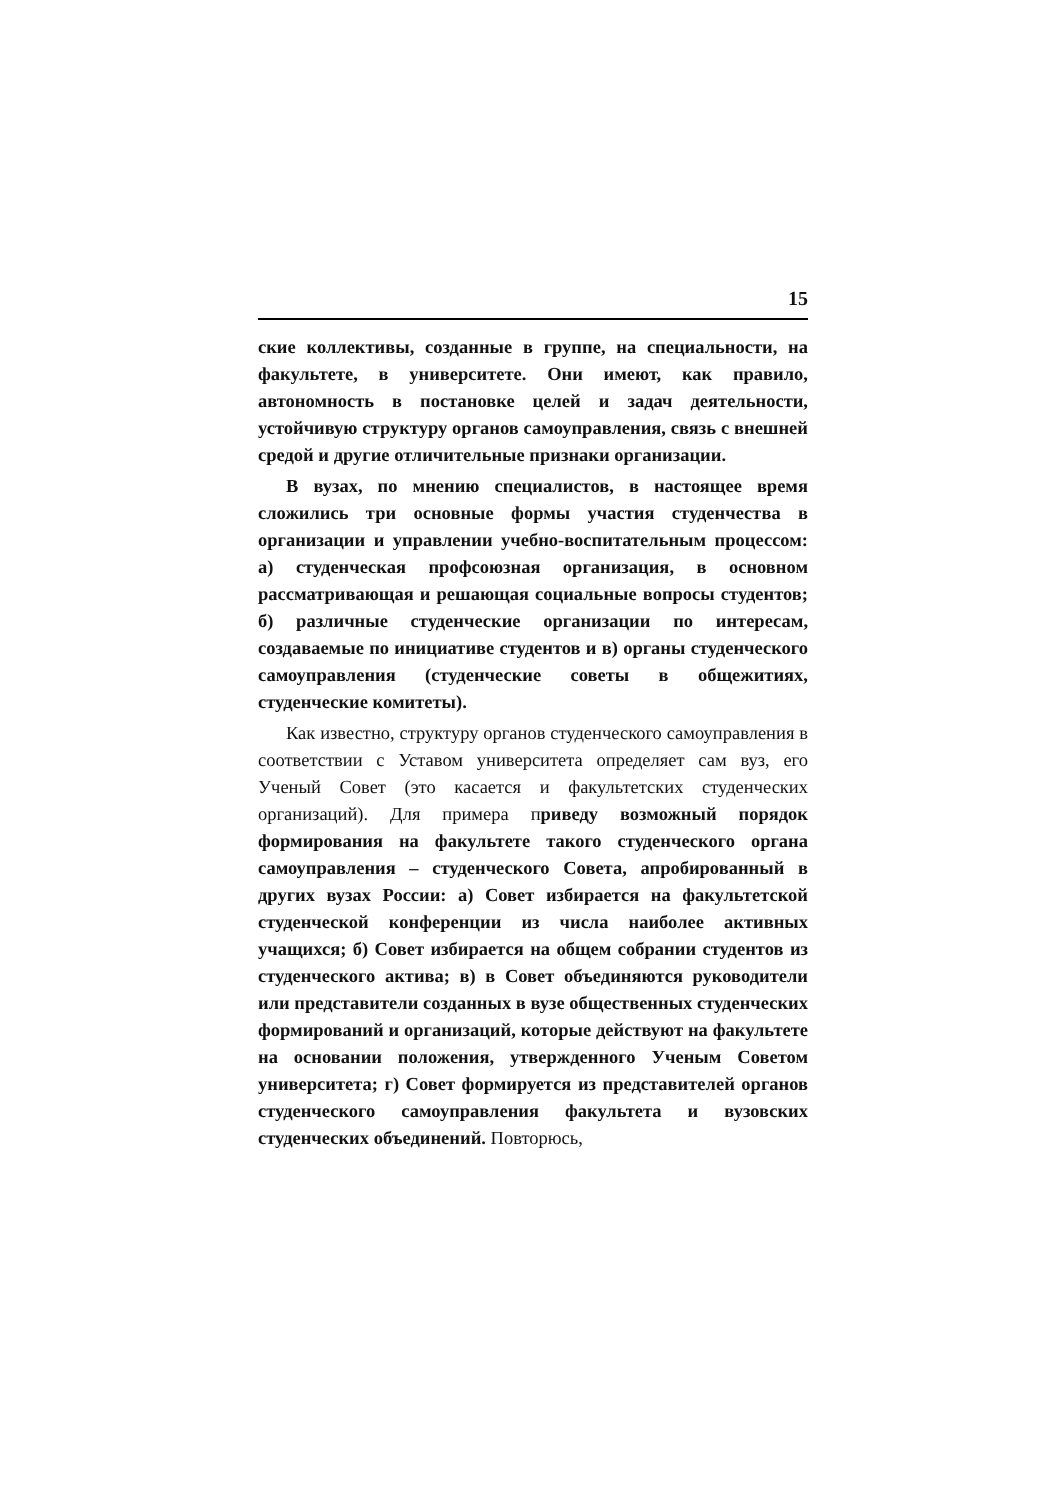15
ские коллективы, созданные в группе, на специальности, на факультете, в университете. Они имеют, как правило, автономность в постановке целей и задач деятельности, устойчивую структуру органов самоуправления, связь с внешней средой и другие отличительные признаки организации.
В вузах, по мнению специалистов, в настоящее время сложились три основные формы участия студенчества в организации и управлении учебно-воспитательным процессом: а) студенческая профсоюзная организация, в основном рассматривающая и решающая социальные вопросы студентов; б) различные студенческие организации по интересам, создаваемые по инициативе студентов и в) органы студенческого самоуправления (студенческие советы в общежитиях, студенческие комитеты).
Как известно, структуру органов студенческого самоуправления в соответствии с Уставом университета определяет сам вуз, его Ученый Совет (это касается и факультетских студенческих организаций). Для примера приведу возможный порядок формирования на факультете такого студенческого органа самоуправления – студенческого Совета, апробированный в других вузах России: а) Совет избирается на факультетской студенческой конференции из числа наиболее активных учащихся; б) Совет избирается на общем собрании студентов из студенческого актива; в) в Совет объединяются руководители или представители созданных в вузе общественных студенческих формирований и организаций, которые действуют на факультете на основании положения, утвержденного Ученым Советом университета; г) Совет формируется из представителей органов студенческого самоуправления факультета и вузовских студенческих объединений. Повторюсь,